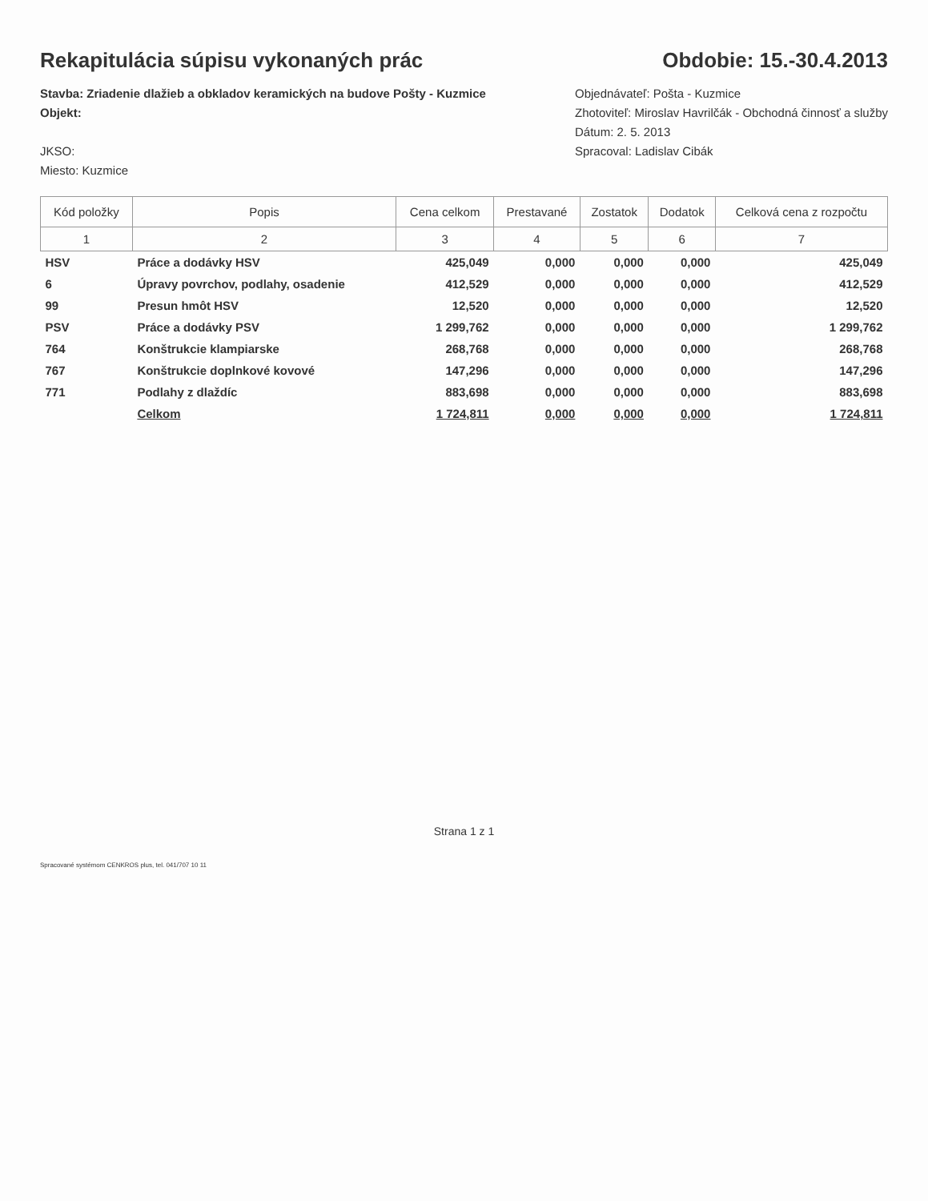Rekapitulácia súpisu vykonaných prác
Obdobie: 15.-30.4.2013
Stavba: Zriadenie dlažieb a obkladov keramických na budove Pošty - Kuzmice
Objekt:
JKSO:
Miesto: Kuzmice
Objednávateľ: Pošta - Kuzmice
Zhotoviteľ: Miroslav Havrilčák - Obchodná činnosť a služby
Dátum: 2. 5. 2013
Spracoval: Ladislav Cibák
| Kód položky | Popis | Cena celkom | Prestavané | Zostatok | Dodatok | Celková cena z rozpočtu |
| --- | --- | --- | --- | --- | --- | --- |
| 1 | 2 | 3 | 4 | 5 | 6 | 7 |
| HSV | Práce a dodávky HSV | 425,049 | 0,000 | 0,000 | 0,000 | 425,049 |
| 6 | Úpravy povrchov, podlahy, osadenie | 412,529 | 0,000 | 0,000 | 0,000 | 412,529 |
| 99 | Presun hmôt HSV | 12,520 | 0,000 | 0,000 | 0,000 | 12,520 |
| PSV | Práce a dodávky PSV | 1 299,762 | 0,000 | 0,000 | 0,000 | 1 299,762 |
| 764 | Konštrukcie klampiarske | 268,768 | 0,000 | 0,000 | 0,000 | 268,768 |
| 767 | Konštrukcie doplnkové kovové | 147,296 | 0,000 | 0,000 | 0,000 | 147,296 |
| 771 | Podlahy z dlaždíc | 883,698 | 0,000 | 0,000 | 0,000 | 883,698 |
| | Celkom | 1 724,811 | 0,000 | 0,000 | 0,000 | 1 724,811 |
Strana 1 z 1
Spracované systémom CENKROS plus, tel. 041/707 10 11